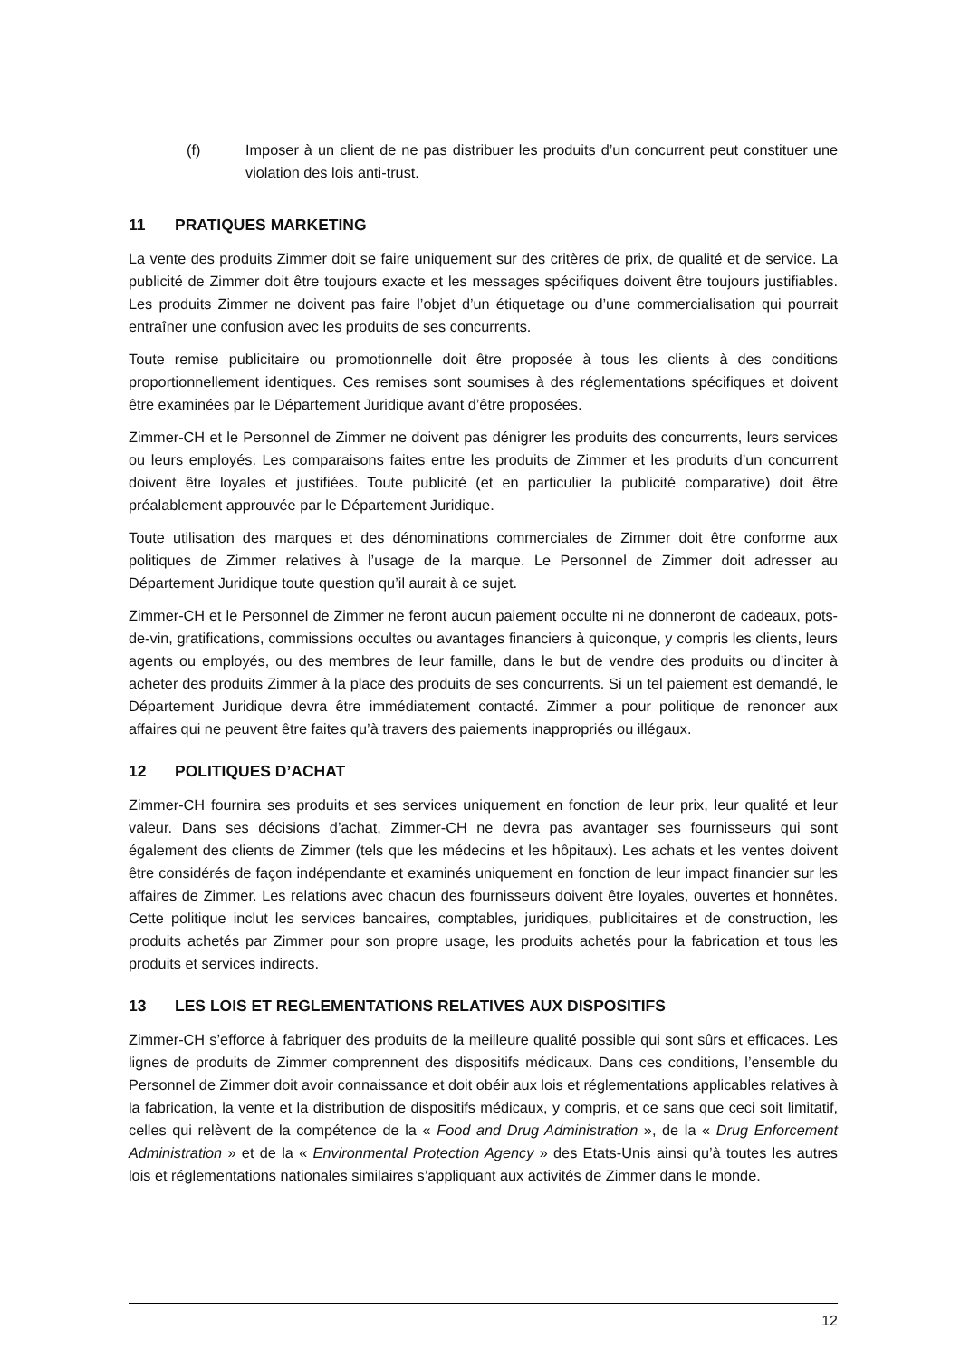(f) Imposer à un client de ne pas distribuer les produits d’un concurrent peut constituer une violation des lois anti-trust.
11 PRATIQUES MARKETING
La vente des produits Zimmer doit se faire uniquement sur des critères de prix, de qualité et de service. La publicité de Zimmer doit être toujours exacte et les messages spécifiques doivent être toujours justifiables. Les produits Zimmer ne doivent pas faire l’objet d’un étiquetage ou d’une commercialisation qui pourrait entraîner une confusion avec les produits de ses concurrents.
Toute remise publicitaire ou promotionnelle doit être proposée à tous les clients à des conditions proportionnellement identiques. Ces remises sont soumises à des réglementations spécifiques et doivent être examinées par le Département Juridique avant d’être proposées.
Zimmer-CH et le Personnel de Zimmer ne doivent pas dénigrer les produits des concurrents, leurs services ou leurs employés. Les comparaisons faites entre les produits de Zimmer et les produits d’un concurrent doivent être loyales et justifiées. Toute publicité (et en particulier la publicité comparative) doit être préalablement approuvée par le Département Juridique.
Toute utilisation des marques et des dénominations commerciales de Zimmer doit être conforme aux politiques de Zimmer relatives à l’usage de la marque. Le Personnel de Zimmer doit adresser au Département Juridique toute question qu’il aurait à ce sujet.
Zimmer-CH et le Personnel de Zimmer ne feront aucun paiement occulte ni ne donneront de cadeaux, pots-de-vin, gratifications, commissions occultes ou avantages financiers à quiconque, y compris les clients, leurs agents ou employés, ou des membres de leur famille, dans le but de vendre des produits ou d’inciter à acheter des produits Zimmer à la place des produits de ses concurrents. Si un tel paiement est demandé, le Département Juridique devra être immédiatement contacté. Zimmer a pour politique de renoncer aux affaires qui ne peuvent être faites qu’à travers des paiements inappropriés ou illégaux.
12 POLITIQUES D’ACHAT
Zimmer-CH fournira ses produits et ses services uniquement en fonction de leur prix, leur qualité et leur valeur. Dans ses décisions d’achat, Zimmer-CH ne devra pas avantager ses fournisseurs qui sont également des clients de Zimmer (tels que les médecins et les hôpitaux). Les achats et les ventes doivent être considérés de façon indépendante et examinés uniquement en fonction de leur impact financier sur les affaires de Zimmer. Les relations avec chacun des fournisseurs doivent être loyales, ouvertes et honnêtes. Cette politique inclut les services bancaires, comptables, juridiques, publicitaires et de construction, les produits achetés par Zimmer pour son propre usage, les produits achetés pour la fabrication et tous les produits et services indirects.
13 LES LOIS ET REGLEMENTATIONS RELATIVES AUX DISPOSITIFS
Zimmer-CH s’efforce à fabriquer des produits de la meilleure qualité possible qui sont sûrs et efficaces. Les lignes de produits de Zimmer comprennent des dispositifs médicaux. Dans ces conditions, l’ensemble du Personnel de Zimmer doit avoir connaissance et doit obéir aux lois et réglementations applicables relatives à la fabrication, la vente et la distribution de dispositifs médicaux, y compris, et ce sans que ceci soit limitatif, celles qui relèvent de la compétence de la « Food and Drug Administration », de la « Drug Enforcement Administration » et de la « Environmental Protection Agency » des Etats-Unis ainsi qu’à toutes les autres lois et réglementations nationales similaires s’appliquant aux activités de Zimmer dans le monde.
12